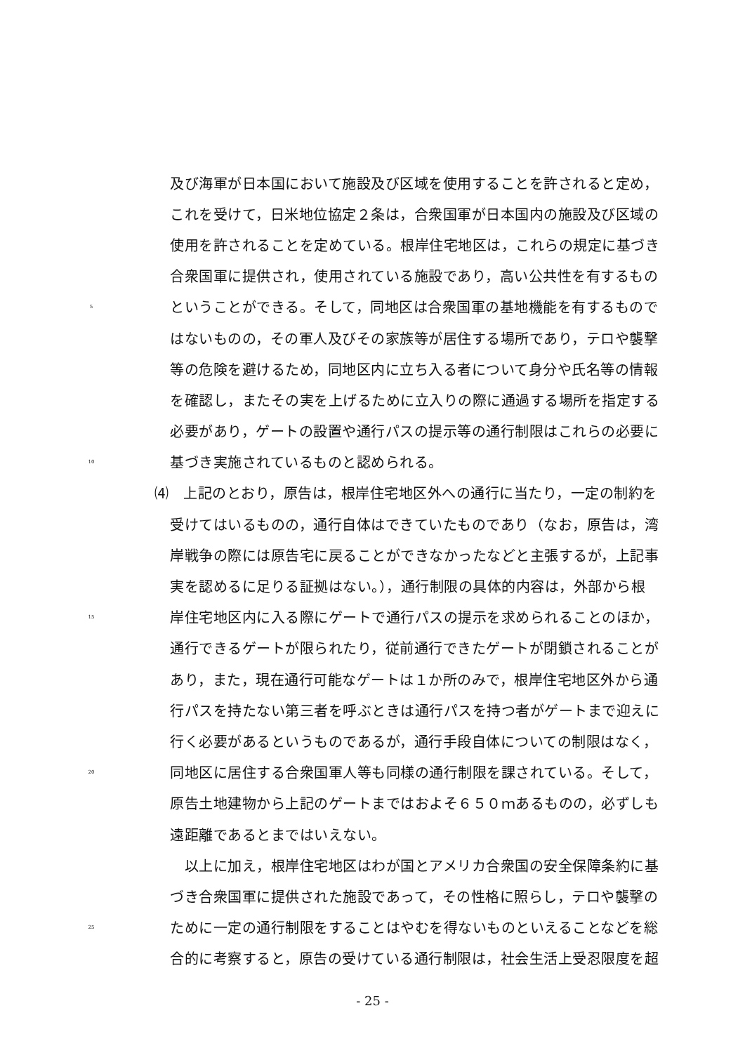及び海軍が日本国において施設及び区域を使用することを許されると定め，
これを受けて，日米地位協定２条は，合衆国軍が日本国内の施設及び区域の
使用を許されることを定めている。根岸住宅地区は，これらの規定に基づき
合衆国軍に提供され，使用されている施設であり，高い公共性を有するもの
5
ということができる。そして，同地区は合衆国軍の基地機能を有するもので
はないものの，その軍人及びその家族等が居住する場所であり，テロや襲撃
等の危険を避けるため，同地区内に立ち入る者について身分や氏名等の情報
を確認し，またその実を上げるために立入りの際に通過する場所を指定する
必要があり，ゲートの設置や通行パスの提示等の通行制限はこれらの必要に
10
基づき実施されているものと認められる。
⑷　上記のとおり，原告は，根岸住宅地区外への通行に当たり，一定の制約を
受けてはいるものの，通行自体はできていたものであり（なお，原告は，湾
岸戦争の際には原告宅に戻ることができなかったなどと主張するが，上記事
実を認めるに足りる証拠はない。），通行制限の具体的内容は，外部から根
15
岸住宅地区内に入る際にゲートで通行パスの提示を求められることのほか，
通行できるゲートが限られたり，従前通行できたゲートが閉鎖されることが
あり，また，現在通行可能なゲートは１か所のみで，根岸住宅地区外から通
行パスを持たない第三者を呼ぶときは通行パスを持つ者がゲートまで迎えに
行く必要があるというものであるが，通行手段自体についての制限はなく，
20
同地区に居住する合衆国軍人等も同様の通行制限を課されている。そして，
原告土地建物から上記のゲートまではおよそ６５０ｍあるものの，必ずしも
遠距離であるとまではいえない。
　以上に加え，根岸住宅地区はわが国とアメリカ合衆国の安全保障条約に基
づき合衆国軍に提供された施設であって，その性格に照らし，テロや襲撃の
25
ために一定の通行制限をすることはやむを得ないものといえることなどを総
合的に考察すると，原告の受けている通行制限は，社会生活上受忍限度を超
- 25 -